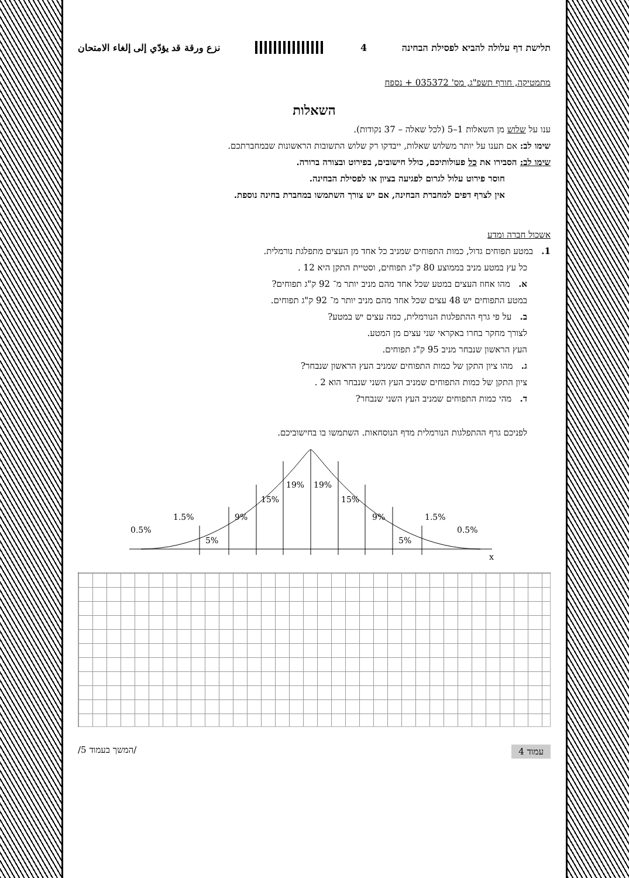תלישת דף עלולה להביא לפסילת הבחינה 4 نزع ورقة قد يؤدّي إلى إلغاء الامتحان
מתמטיקה, חורף תשפ"ג, מס' 035372 + נספח
השאלות
ענו על שלוש מן השאלות 1–5 (לכל שאלה – 37 נקודות).
שימו לב: אם תענו על יותר משלוש שאלות, ייבדקו רק שלוש התשובות הראשונות שבמחברתכם.
שימו לב: הסבירו את כל פעולותיכם, כולל חישובים, בפירוט ובצורה ברורה.
חוסר פירוט עלול לגרום לפגיעה בציון או לפסילת הבחינה.
אין לצרף דפים למחברת הבחינה, אם יש צורך השתמשו במחברת בחינה נוספת.
אשכול חברה ומדע
1. במטע תפוחים גדול, כמות התפוחים שמניב כל אחד מן העצים מתפלגת נורמלית.
כל עץ במטע מניב בממוצע 80 ק"ג תפוחים, וסטיית התקן היא 12 .
א. מהו אחוז העצים במטע שכל אחד מהם מניב יותר מ־ 92 ק"ג תפוחים?
במטע התפוחים יש 48 עצים שכל אחד מהם מניב יותר מ־ 92 ק"ג תפוחים.
ב. על פי גרף ההתפלגות הנורמלית, כמה עצים יש במטע?
לצורך מחקר בחרו באקראי שני עצים מן המטע.
העץ הראשון שנבחר מניב 95 ק"ג תפוחים.
ג. מהו ציון התקן של כמות התפוחים שמניב העץ הראשון שנבחר?
ציון התקן של כמות התפוחים שמניב העץ השני שנבחר הוא 2 .
ד. מהי כמות התפוחים שמניב העץ השני שנבחר?
לפניכם גרף ההתפלגות הנורמלית מדף הנוסחאות. השתמשו בו בחישוביכם.
0.5%
1.5%
5%
9%
15%
19%
19%
15%
9%
5%
1.5%
0.5%
x
עמוד 4 /המשך בעמוד 5/